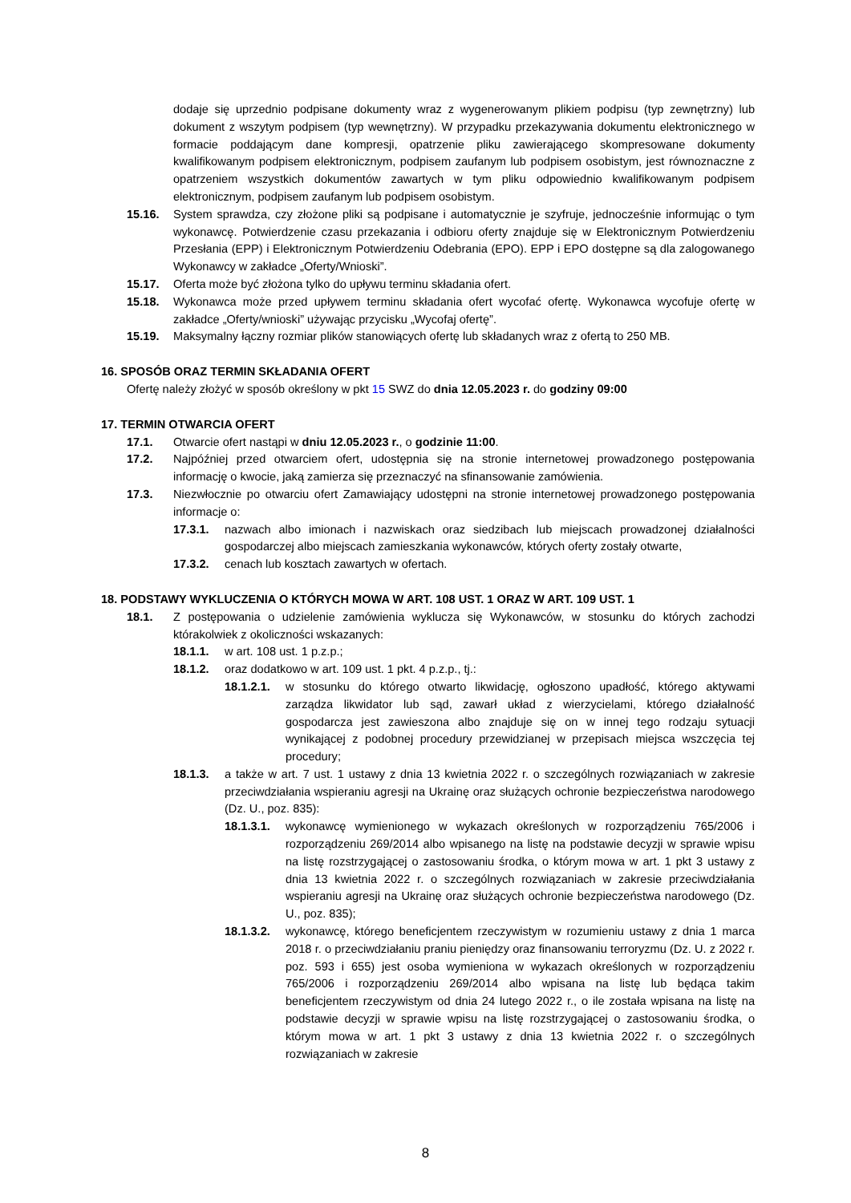dodaje się uprzednio podpisane dokumenty wraz z wygenerowanym plikiem podpisu (typ zewnętrzny) lub dokument z wszytym podpisem (typ wewnętrzny). W przypadku przekazywania dokumentu elektronicznego w formacie poddającym dane kompresji, opatrzenie pliku zawierającego skompresowane dokumenty kwalifikowanym podpisem elektronicznym, podpisem zaufanym lub podpisem osobistym, jest równoznaczne z opatrzeniem wszystkich dokumentów zawartych w tym pliku odpowiednio kwalifikowanym podpisem elektronicznym, podpisem zaufanym lub podpisem osobistym.
15.16. System sprawdza, czy złożone pliki są podpisane i automatycznie je szyfruje, jednocześnie informując o tym wykonawcę. Potwierdzenie czasu przekazania i odbioru oferty znajduje się w Elektronicznym Potwierdzeniu Przesłania (EPP) i Elektronicznym Potwierdzeniu Odebrania (EPO). EPP i EPO dostępne są dla zalogowanego Wykonawcy w zakładce „Oferty/Wnioski”.
15.17. Oferta może być złożona tylko do upływu terminu składania ofert.
15.18. Wykonawca może przed upływem terminu składania ofert wycofać ofertę. Wykonawca wycofuje ofertę w zakładce „Oferty/wnioski” używając przycisku „Wycofaj ofertę”.
15.19. Maksymalny łączny rozmiar plików stanowiących ofertę lub składanych wraz z ofertą to 250 MB.
16. SPOSÓB ORAZ TERMIN SKŁADANIA OFERT
Ofertę należy złożyć w sposób określony w pkt 15 SWZ do dnia 12.05.2023 r. do godziny 09:00
17. TERMIN OTWARCIA OFERT
17.1. Otwarcie ofert nastąpi w dniu 12.05.2023 r., o godzinie 11:00.
17.2. Najpóźniej przed otwarciem ofert, udostępnia się na stronie internetowej prowadzonego postępowania informację o kwocie, jaką zamierza się przeznaczyć na sfinansowanie zamówienia.
17.3. Niezwłocznie po otwarciu ofert Zamawiający udostępni na stronie internetowej prowadzonego postępowania informacje o:
17.3.1. nazwach albo imionach i nazwiskach oraz siedzibach lub miejscach prowadzonej działalności gospodarczej albo miejscach zamieszkania wykonawców, których oferty zostały otwarte,
17.3.2. cenach lub kosztach zawartych w ofertach.
18. PODSTAWY WYKLUCZENIA O KTÓRYCH MOWA W ART. 108 UST. 1 ORAZ W ART. 109 UST. 1
18.1. Z postępowania o udzielenie zamówienia wyklucza się Wykonawców, w stosunku do których zachodzi którakolwiek z okoliczności wskazanych:
18.1.1. w art. 108 ust. 1 p.z.p.;
18.1.2. oraz dodatkowo w art. 109 ust. 1 pkt. 4 p.z.p., tj.:
18.1.2.1.
w stosunku do którego otwarto likwidację, ogłoszono upadłość, którego aktywami zarządza likwidator lub sąd, zawarł układ z wierzycielami, którego działalność gospodarcza jest zawieszona albo znajduje się on w innej tego rodzaju sytuacji wynikającej z podobnej procedury przewidzianej w przepisach miejsca wszczęcia tej procedury;
18.1.3. a także w art. 7 ust. 1 ustawy z dnia 13 kwietnia 2022 r. o szczególnych rozwiązaniach w zakresie przeciwdziałania wspieraniu agresji na Ukrainę oraz służących ochronie bezpieczeństwa narodowego (Dz. U., poz. 835):
18.1.3.1.
wykonawcę wymienionego w wykazach określonych w rozporządzeniu 765/2006 i rozporządzeniu 269/2014 albo wpisanego na listę na podstawie decyzji w sprawie wpisu na listę rozstrzygającej o zastosowaniu środka, o którym mowa w art. 1 pkt 3 ustawy z dnia 13 kwietnia 2022 r. o szczególnych rozwiązaniach w zakresie przeciwdziałania wspieraniu agresji na Ukrainę oraz służących ochronie bezpieczeństwa narodowego (Dz. U., poz. 835);
18.1.3.2.
wykonawcę, którego beneficjentem rzeczywistym w rozumieniu ustawy z dnia 1 marca 2018 r. o przeciwdziałaniu praniu pieniędzy oraz finansowaniu terroryzmu (Dz. U. z 2022 r. poz. 593 i 655) jest osoba wymieniona w wykazach określonych w rozporządzeniu 765/2006 i rozporządzeniu 269/2014 albo wpisana na listę lub będąca takim beneficjentem rzeczywistym od dnia 24 lutego 2022 r., o ile została wpisana na listę na podstawie decyzji w sprawie wpisu na listę rozstrzygającej o zastosowaniu środka, o którym mowa w art. 1 pkt 3 ustawy z dnia 13 kwietnia 2022 r. o szczególnych rozwiązaniach w zakresie
8